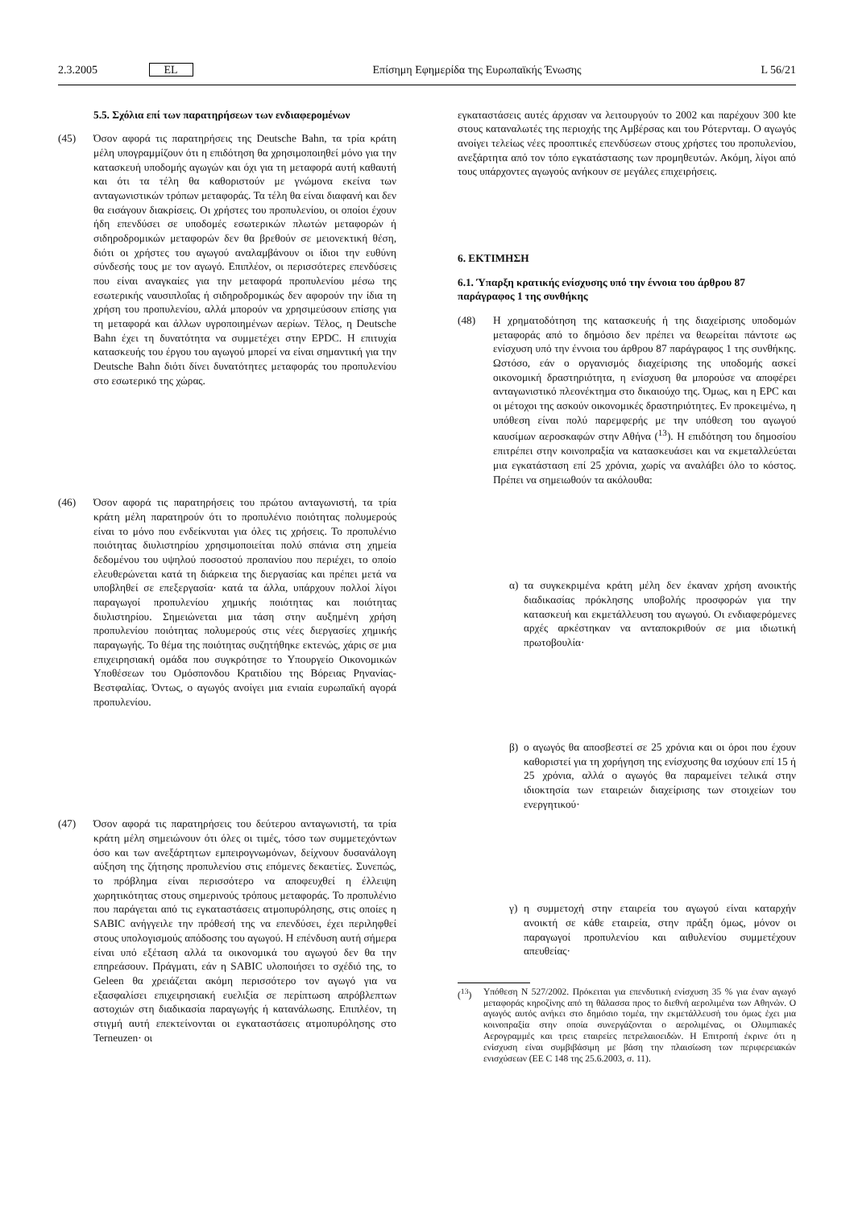2.3.2005 EL Επίσημη Εφημερίδα της Ευρωπαϊκής Ένωσης L 56/21
5.5. Σχόλια επί των παρατηρήσεων των ενδιαφερομένων
(45) Όσον αφορά τις παρατηρήσεις της Deutsche Bahn, τα τρία κράτη μέλη υπογραμμίζουν ότι η επιδότηση θα χρησιμοποιηθεί μόνο για την κατασκευή υποδομής αγωγών και όχι για τη μεταφορά αυτή καθαυτή και ότι τα τέλη θα καθοριστούν με γνώμονα εκείνα των ανταγωνιστικών τρόπων μεταφοράς. Τα τέλη θα είναι διαφανή και δεν θα εισάγουν διακρίσεις. Οι χρήστες του προπυλενίου, οι οποίοι έχουν ήδη επενδύσει σε υποδομές εσωτερικών πλωτών μεταφορών ή σιδηροδρομικών μεταφορών δεν θα βρεθούν σε μειονεκτική θέση, διότι οι χρήστες του αγωγού αναλαμβάνουν οι ίδιοι την ευθύνη σύνδεσής τους με τον αγωγό. Επιπλέον, οι περισσότερες επενδύσεις που είναι αναγκαίες για την μεταφορά προπυλενίου μέσω της εσωτερικής ναυσιπλοΐας ή σιδηροδρομικώς δεν αφορούν την ίδια τη χρήση του προπυλενίου, αλλά μπορούν να χρησιμεύσουν επίσης για τη μεταφορά και άλλων υγροποιημένων αερίων. Τέλος, η Deutsche Bahn έχει τη δυνατότητα να συμμετέχει στην EPDC. Η επιτυχία κατασκευής του έργου του αγωγού μπορεί να είναι σημαντική για την Deutsche Bahn διότι δίνει δυνατότητες μεταφοράς του προπυλενίου στο εσωτερικό της χώρας.
(46) Όσον αφορά τις παρατηρήσεις του πρώτου ανταγωνιστή, τα τρία κράτη μέλη παρατηρούν ότι το προπυλένιο ποιότητας πολυμερούς είναι το μόνο που ενδείκνυται για όλες τις χρήσεις. Το προπυλένιο ποιότητας διυλιστηρίου χρησιμοποιείται πολύ σπάνια στη χημεία δεδομένου του υψηλού ποσοστού προπανίου που περιέχει, το οποίο ελευθερώνεται κατά τη διάρκεια της διεργασίας και πρέπει μετά να υποβληθεί σε επεξεργασία· κατά τα άλλα, υπάρχουν πολλοί λίγοι παραγωγοί προπυλενίου χημικής ποιότητας και ποιότητας διυλιστηρίου. Σημειώνεται μια τάση στην αυξημένη χρήση προπυλενίου ποιότητας πολυμερούς στις νέες διεργασίες χημικής παραγωγής. Το θέμα της ποιότητας συζητήθηκε εκτενώς, χάρις σε μια επιχειρησιακή ομάδα που συγκρότησε το Υπουργείο Οικονομικών Υποθέσεων του Ομόσπονδου Κρατιδίου της Βόρειας Ρηνανίας-Βεστφαλίας. Όντως, ο αγωγός ανοίγει μια ενιαία ευρωπαϊκή αγορά προπυλενίου.
(47) Όσον αφορά τις παρατηρήσεις του δεύτερου ανταγωνιστή, τα τρία κράτη μέλη σημειώνουν ότι όλες οι τιμές, τόσο των συμμετεχόντων όσο και των ανεξάρτητων εμπειρογνωμόνων, δείχνουν δυσανάλογη αύξηση της ζήτησης προπυλενίου στις επόμενες δεκαετίες. Συνεπώς, το πρόβλημα είναι περισσότερο να αποφευχθεί η έλλειψη χωρητικότητας στους σημερινούς τρόπους μεταφοράς. Το προπυλένιο που παράγεται από τις εγκαταστάσεις ατμοπυρόλησης, στις οποίες η SABIC ανήγγειλε την πρόθεσή της να επενδύσει, έχει περιληφθεί στους υπολογισμούς απόδοσης του αγωγού. Η επένδυση αυτή σήμερα είναι υπό εξέταση αλλά τα οικονομικά του αγωγού δεν θα την επηρεάσουν. Πράγματι, εάν η SABIC υλοποιήσει το σχέδιό της, το Geleen θα χρειάζεται ακόμη περισσότερο τον αγωγό για να εξασφαλίσει επιχειρησιακή ευελιξία σε περίπτωση απρόβλεπτων αστοχιών στη διαδικασία παραγωγής ή κατανάλωσης. Επιπλέον, τη στιγμή αυτή επεκτείνονται οι εγκαταστάσεις ατμοπυρόλησης στο Terneuzen· οι
εγκαταστάσεις αυτές άρχισαν να λειτουργούν το 2002 και παρέχουν 300 kte στους καταναλωτές της περιοχής της Αμβέρσας και του Ρότερνταμ. Ο αγωγός ανοίγει τελείως νέες προοπτικές επενδύσεων στους χρήστες του προπυλενίου, ανεξάρτητα από τον τόπο εγκατάστασης των προμηθευτών. Ακόμη, λίγοι από τους υπάρχοντες αγωγούς ανήκουν σε μεγάλες επιχειρήσεις.
6. ΕΚΤΙΜΗΣΗ
6.1. Ύπαρξη κρατικής ενίσχυσης υπό την έννοια του άρθρου 87 παράγραφος 1 της συνθήκης
(48) Η χρηματοδότηση της κατασκευής ή της διαχείρισης υποδομών μεταφοράς από το δημόσιο δεν πρέπει να θεωρείται πάντοτε ως ενίσχυση υπό την έννοια του άρθρου 87 παράγραφος 1 της συνθήκης. Ωστόσο, εάν ο οργανισμός διαχείρισης της υποδομής ασκεί οικονομική δραστηριότητα, η ενίσχυση θα μπορούσε να αποφέρει ανταγωνιστικό πλεονέκτημα στο δικαιούχο της. Όμως, και η EPC και οι μέτοχοι της ασκούν οικονομικές δραστηριότητες. Εν προκειμένω, η υπόθεση είναι πολύ παρεμφερής με την υπόθεση του αγωγού καυσίμων αεροσκαφών στην Αθήνα (<sup>13</sup>). Η επιδότηση του δημοσίου επιτρέπει στην κοινοπραξία να κατασκευάσει και να εκμεταλλεύεται μια εγκατάσταση επί 25 χρόνια, χωρίς να αναλάβει όλο το κόστος. Πρέπει να σημειωθούν τα ακόλουθα:
α) τα συγκεκριμένα κράτη μέλη δεν έκαναν χρήση ανοικτής διαδικασίας πρόκλησης υποβολής προσφορών για την κατασκευή και εκμετάλλευση του αγωγού. Οι ενδιαφερόμενες αρχές αρκέστηκαν να ανταποκριθούν σε μια ιδιωτική πρωτοβουλία·
β) ο αγωγός θα αποσβεστεί σε 25 χρόνια και οι όροι που έχουν καθοριστεί για τη χορήγηση της ενίσχυσης θα ισχύουν επί 15 ή 25 χρόνια, αλλά ο αγωγός θα παραμείνει τελικά στην ιδιοκτησία των εταιρειών διαχείρισης των στοιχείων του ενεργητικού·
γ) η συμμετοχή στην εταιρεία του αγωγού είναι καταρχήν ανοικτή σε κάθε εταιρεία, στην πράξη όμως, μόνον οι παραγωγοί προπυλενίου και αιθυλενίου συμμετέχουν απευθείας·
(<sup>13</sup>) Υπόθεση N 527/2002. Πρόκειται για επενδυτική ενίσχυση 35 % για έναν αγωγό μεταφοράς κηροζίνης από τη θάλασσα προς το διεθνή αερολιμένα των Αθηνών. Ο αγωγός αυτός ανήκει στο δημόσιο τομέα, την εκμετάλλευσή του όμως έχει μια κοινοπραξία στην οποία συνεργάζονται ο αερολιμένας, οι Ολυμπιακές Αερογραμμές και τρεις εταιρείες πετρελαιοειδών. Η Επιτροπή έκρινε ότι η ενίσχυση είναι συμβιβάσιμη με βάση την πλαισίωση των περιφερειακών ενισχύσεων (ΕΕ C 148 της 25.6.2003, σ. 11).